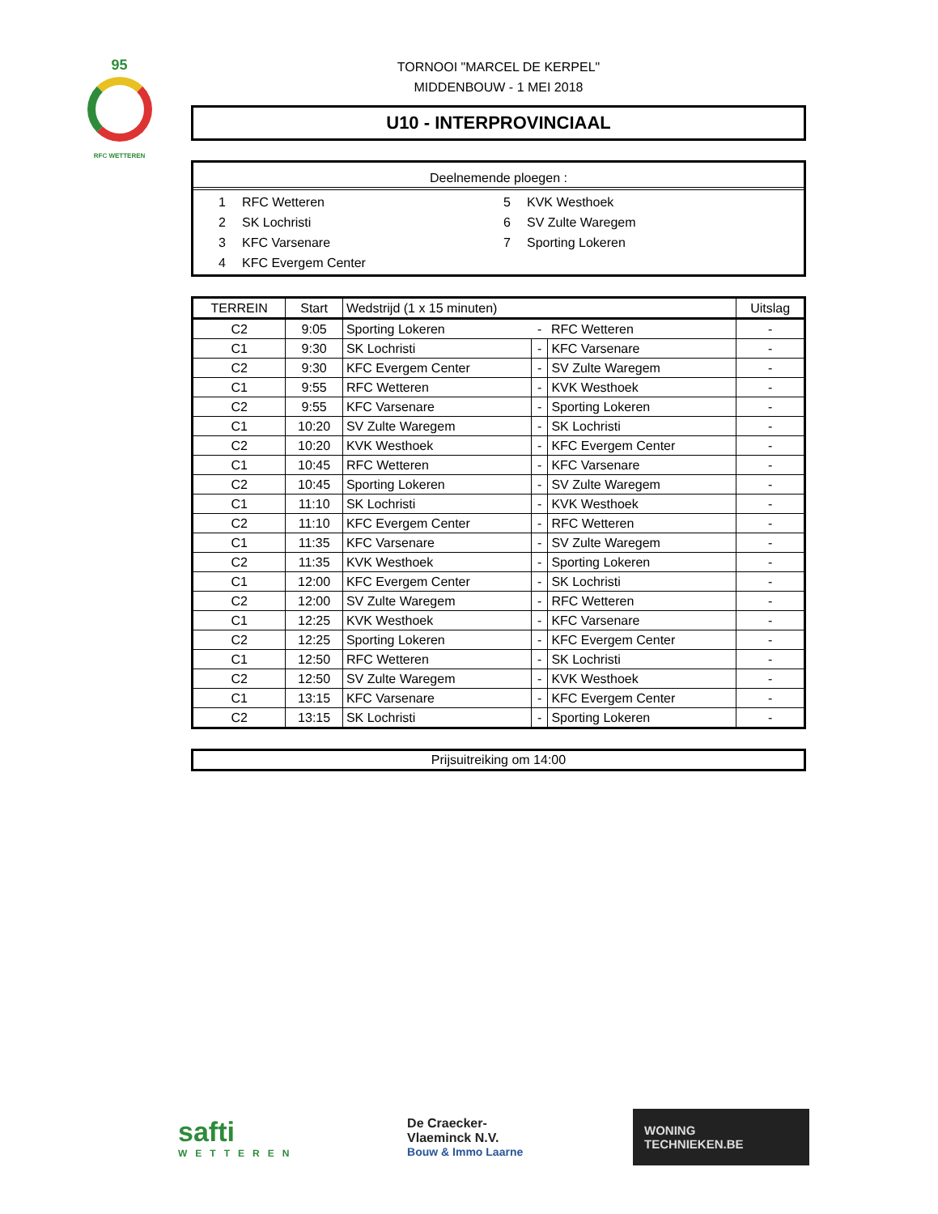95
RFC WETTEREN
TORNOOI "MARCEL DE KERPEL"
MIDDENBOUW - 1 MEI 2018
U10 - INTERPROVINCIAAL
Deelnemende ploegen :
1 RFC Wetteren 5 KVK Westhoek 2 SK Lochristi 6 SV Zulte Waregem 3 KFC Varsenare 7 Sporting Lokeren 4 KFC Evergem Center
| TERREIN | Start | Wedstrijd (1 x 15 minuten) | | | Uitslag |
| --- | --- | --- | --- | --- | --- |
| C2 | 9:05 | Sporting Lokeren | - | RFC Wetteren | - |
| C1 | 9:30 | SK Lochristi | - | KFC Varsenare | - |
| C2 | 9:30 | KFC Evergem Center | - | SV Zulte Waregem | - |
| C1 | 9:55 | RFC Wetteren | - | KVK Westhoek | - |
| C2 | 9:55 | KFC Varsenare | - | Sporting Lokeren | - |
| C1 | 10:20 | SV Zulte Waregem | - | SK Lochristi | - |
| C2 | 10:20 | KVK Westhoek | - | KFC Evergem Center | - |
| C1 | 10:45 | RFC Wetteren | - | KFC Varsenare | - |
| C2 | 10:45 | Sporting Lokeren | - | SV Zulte Waregem | - |
| C1 | 11:10 | SK Lochristi | - | KVK Westhoek | - |
| C2 | 11:10 | KFC Evergem Center | - | RFC Wetteren | - |
| C1 | 11:35 | KFC Varsenare | - | SV Zulte Waregem | - |
| C2 | 11:35 | KVK Westhoek | - | Sporting Lokeren | - |
| C1 | 12:00 | KFC Evergem Center | - | SK Lochristi | - |
| C2 | 12:00 | SV Zulte Waregem | - | RFC Wetteren | - |
| C1 | 12:25 | KVK Westhoek | - | KFC Varsenare | - |
| C2 | 12:25 | Sporting Lokeren | - | KFC Evergem Center | - |
| C1 | 12:50 | RFC Wetteren | - | SK Lochristi | - |
| C2 | 12:50 | SV Zulte Waregem | - | KVK Westhoek | - |
| C1 | 13:15 | KFC Varsenare | - | KFC Evergem Center | - |
| C2 | 13:15 | SK Lochristi | - | Sporting Lokeren | - |
Prijsuitreiking om 14:00
safti
WETTEREN
De Craecker-
Vlaeminck N.V.
Bouw & Immo Laarne
WONING
TECHNIEKEN.BE